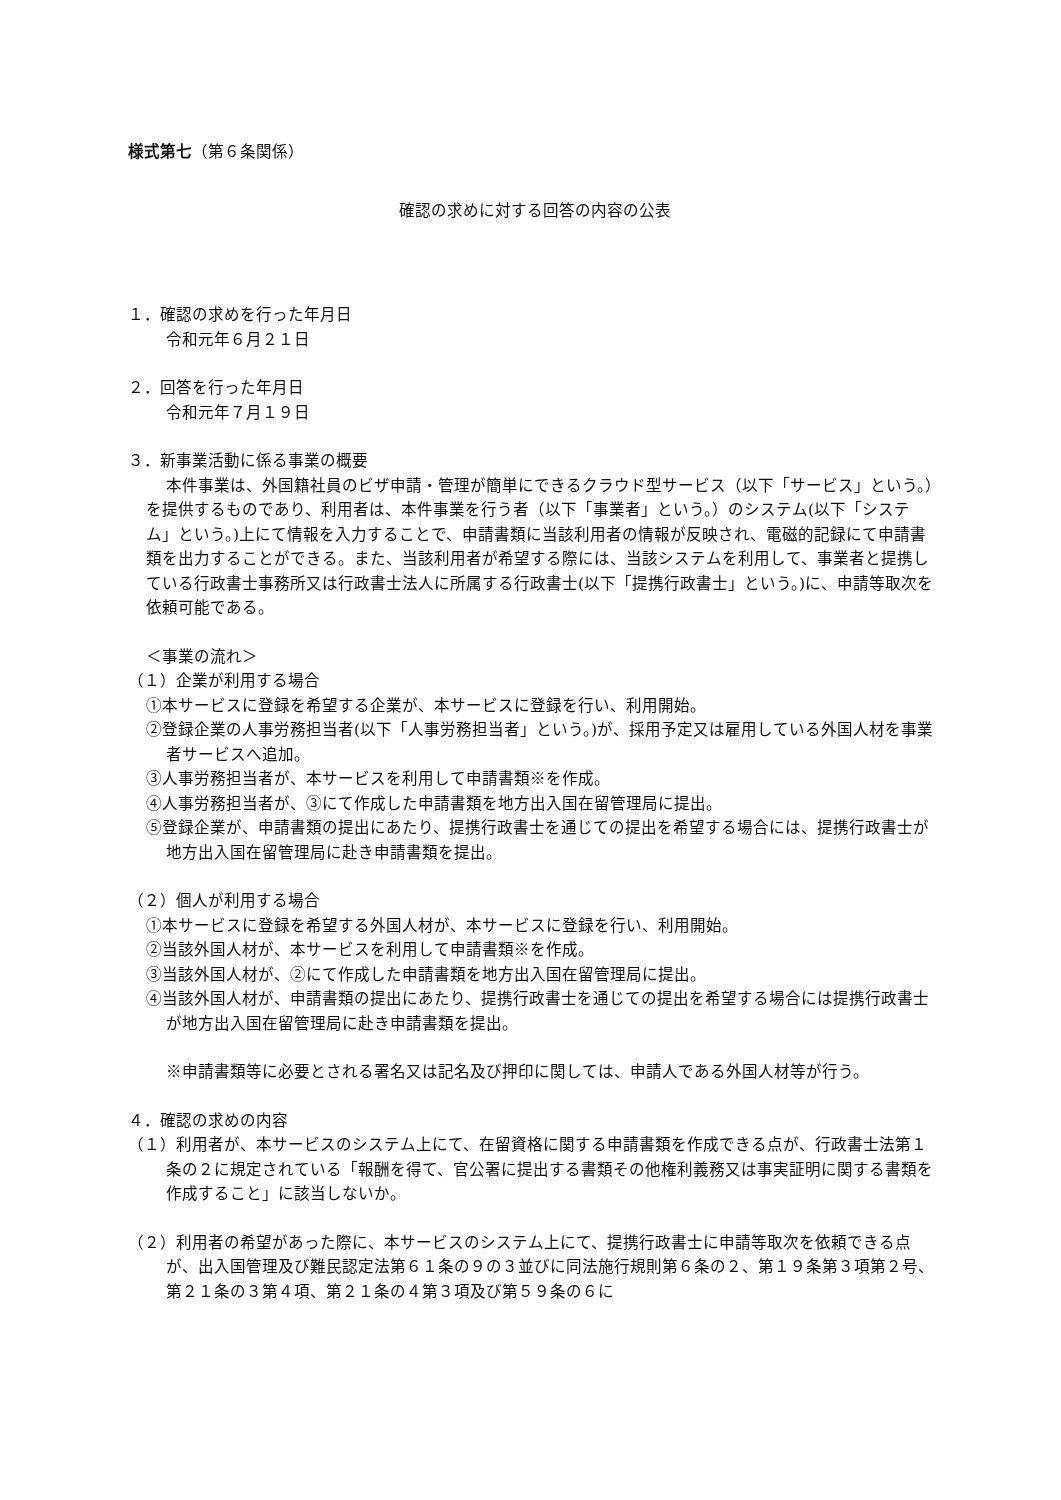様式第七（第６条関係）
確認の求めに対する回答の内容の公表
１．確認の求めを行った年月日
令和元年６月２１日
２．回答を行った年月日
令和元年７月１９日
３．新事業活動に係る事業の概要
本件事業は、外国籍社員のビザ申請・管理が簡単にできるクラウド型サービス（以下「サービス」という。）を提供するものであり、利用者は、本件事業を行う者（以下「事業者」という。）のシステム(以下「システム」という。)上にて情報を入力することで、申請書類に当該利用者の情報が反映され、電磁的記録にて申請書類を出力することができる。また、当該利用者が希望する際には、当該システムを利用して、事業者と提携している行政書士事務所又は行政書士法人に所属する行政書士(以下「提携行政書士」という。)に、申請等取次を依頼可能である。
＜事業の流れ＞
（１）企業が利用する場合
①本サービスに登録を希望する企業が、本サービスに登録を行い、利用開始。
②登録企業の人事労務担当者(以下「人事労務担当者」という。)が、採用予定又は雇用している外国人材を事業者サービスへ追加。
③人事労務担当者が、本サービスを利用して申請書類※を作成。
④人事労務担当者が、③にて作成した申請書類を地方出入国在留管理局に提出。
⑤登録企業が、申請書類の提出にあたり、提携行政書士を通じての提出を希望する場合には、提携行政書士が地方出入国在留管理局に赴き申請書類を提出。
（２）個人が利用する場合
①本サービスに登録を希望する外国人材が、本サービスに登録を行い、利用開始。
②当該外国人材が、本サービスを利用して申請書類※を作成。
③当該外国人材が、②にて作成した申請書類を地方出入国在留管理局に提出。
④当該外国人材が、申請書類の提出にあたり、提携行政書士を通じての提出を希望する場合には提携行政書士が地方出入国在留管理局に赴き申請書類を提出。
※申請書類等に必要とされる署名又は記名及び押印に関しては、申請人である外国人材等が行う。
４．確認の求めの内容
（１）利用者が、本サービスのシステム上にて、在留資格に関する申請書類を作成できる点が、行政書士法第１条の２に規定されている「報酬を得て、官公署に提出する書類その他権利義務又は事実証明に関する書類を作成すること」に該当しないか。
（２）利用者の希望があった際に、本サービスのシステム上にて、提携行政書士に申請等取次を依頼できる点が、出入国管理及び難民認定法第６１条の９の３並びに同法施行規則第６条の２、第１９条第３項第２号、第２１条の３第４項、第２１条の４第３項及び第５９条の６に